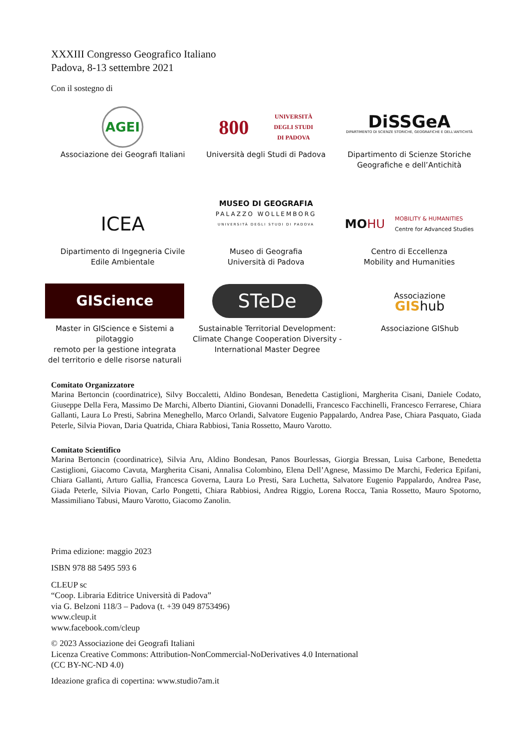XXXIII Congresso Geografico Italiano
Padova, 8-13 settembre 2021
Con il sostegno di
AGEI
Associazione dei Geografi Italiani
800 UNIVERSITÀ
DEGLI STUDI
DI PADOVA
Università degli Studi di Padova
DiSSGeA
DIPARTIMENTO DI SCIENZE STORICHE, GEOGRAFICHE E DELL'ANTICHITÀ
Dipartimento di Scienze Storiche
Geografiche e dell’Antichità
ICEA
Dipartimento di Ingegneria Civile
Edile Ambientale
MUSEO DI GEOGRAFIA
PALAZZO WOLLEMBORG
UNIVERSITÀ DEGLI STUDI DI PADOVA
Museo di Geografia
Università di Padova
MO HU MOBILITY & HUMANITIES
Centre for Advanced Studies
Centro di Eccellenza
Mobility and Humanities
GIScience
Master in GIScience e Sistemi a pilotaggio
remoto per la gestione integrata
del territorio e delle risorse naturali
STeDe
Sustainable Territorial Development:
Climate Change Cooperation Diversity -
International Master Degree
Associazione
GIShub
Associazione GIShub
Comitato Organizzatore
Marina Bertoncin (coordinatrice), Silvy Boccaletti, Aldino Bondesan, Benedetta Castiglioni, Margherita Cisani, Daniele Codato, Giuseppe Della Fera, Massimo De Marchi, Alberto Diantini, Giovanni Donadelli, Francesco Facchinelli, Francesco Ferrarese, Chiara Gallanti, Laura Lo Presti, Sabrina Meneghello, Marco Orlandi, Salvatore Eugenio Pappalardo, Andrea Pase, Chiara Pasquato, Giada Peterle, Silvia Piovan, Daria Quatrida, Chiara Rabbiosi, Tania Rossetto, Mauro Varotto.
Comitato Scientifico
Marina Bertoncin (coordinatrice), Silvia Aru, Aldino Bondesan, Panos Bourlessas, Giorgia Bressan, Luisa Carbone, Benedetta Castiglioni, Giacomo Cavuta, Margherita Cisani, Annalisa Colombino, Elena Dell’Agnese, Massimo De Marchi, Federica Epifani, Chiara Gallanti, Arturo Gallia, Francesca Governa, Laura Lo Presti, Sara Luchetta, Salvatore Eugenio Pappalardo, Andrea Pase, Giada Peterle, Silvia Piovan, Carlo Pongetti, Chiara Rabbiosi, Andrea Riggio, Lorena Rocca, Tania Rossetto, Mauro Spotorno, Massimiliano Tabusi, Mauro Varotto, Giacomo Zanolin.
Prima edizione: maggio 2023
ISBN 978 88 5495 593 6
CLEUP sc
“Coop. Libraria Editrice Università di Padova”
via G. Belzoni 118/3 – Padova (t. +39 049 8753496)
www.cleup.it
www.facebook.com/cleup
© 2023 Associazione dei Geografi Italiani
Licenza Creative Commons: Attribution-NonCommercial-NoDerivatives 4.0 International
(CC BY-NC-ND 4.0)
Ideazione grafica di copertina: www.studio7am.it